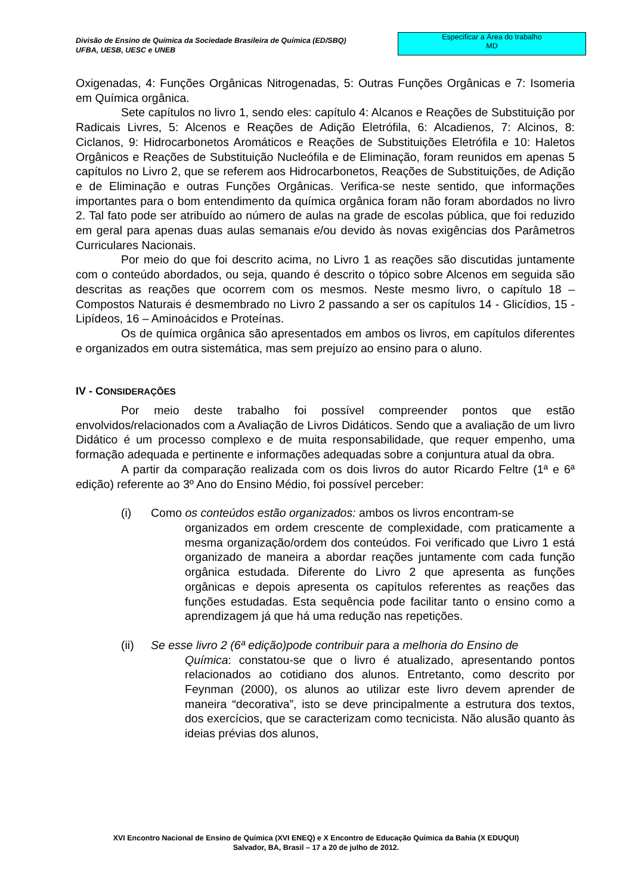Divisão de Ensino de Química da Sociedade Brasileira de Química (ED/SBQ)
UFBA, UESB, UESC e UNEB
Especificar a Área do trabalho
MD
Oxigenadas, 4: Funções Orgânicas Nitrogenadas, 5: Outras Funções Orgânicas e 7: Isomeria em Química orgânica.
Sete capítulos no livro 1, sendo eles: capítulo 4: Alcanos e Reações de Substituição por Radicais Livres, 5: Alcenos e Reações de Adição Eletrófila, 6: Alcadienos, 7: Alcinos, 8: Ciclanos, 9: Hidrocarbonetos Aromáticos e Reações de Substituições Eletrófila e 10: Haletos Orgânicos e Reações de Substituição Nucleófila e de Eliminação, foram reunidos em apenas 5 capítulos no Livro 2, que se referem aos Hidrocarbonetos, Reações de Substituições, de Adição e de Eliminação e outras Funções Orgânicas. Verifica-se neste sentido, que informações importantes para o bom entendimento da química orgânica foram não foram abordados no livro 2. Tal fato pode ser atribuído ao número de aulas na grade de escolas pública, que foi reduzido em geral para apenas duas aulas semanais e/ou devido às novas exigências dos Parâmetros Curriculares Nacionais.
Por meio do que foi descrito acima, no Livro 1 as reações são discutidas juntamente com o conteúdo abordados, ou seja, quando é descrito o tópico sobre Alcenos em seguida são descritas as reações que ocorrem com os mesmos. Neste mesmo livro, o capítulo 18 – Compostos Naturais é desmembrado no Livro 2 passando a ser os capítulos 14 - Glicídios, 15 - Lipídeos, 16 – Aminoácidos e Proteínas.
Os de química orgânica são apresentados em ambos os livros, em capítulos diferentes e organizados em outra sistemática, mas sem prejuízo ao ensino para o aluno.
IV - CONSIDERAÇÕES
Por meio deste trabalho foi possível compreender pontos que estão envolvidos/relacionados com a Avaliação de Livros Didáticos. Sendo que a avaliação de um livro Didático é um processo complexo e de muita responsabilidade, que requer empenho, uma formação adequada e pertinente e informações adequadas sobre a conjuntura atual da obra.
A partir da comparação realizada com os dois livros do autor Ricardo Feltre (1ª e 6ª edição) referente ao 3º Ano do Ensino Médio, foi possível perceber:
(i) Como os conteúdos estão organizados: ambos os livros encontram-se
organizados em ordem crescente de complexidade, com praticamente a mesma organização/ordem dos conteúdos. Foi verificado que Livro 1 está organizado de maneira a abordar reações juntamente com cada função orgânica estudada. Diferente do Livro 2 que apresenta as funções orgânicas e depois apresenta os capítulos referentes as reações das funções estudadas. Esta sequência pode facilitar tanto o ensino como a aprendizagem já que há uma redução nas repetições.
(ii) Se esse livro 2 (6ª edição)pode contribuir para a melhoria do Ensino de
Química: constatou-se que o livro é atualizado, apresentando pontos relacionados ao cotidiano dos alunos. Entretanto, como descrito por Feynman (2000), os alunos ao utilizar este livro devem aprender de maneira “decorativa”, isto se deve principalmente a estrutura dos textos, dos exercícios, que se caracterizam como tecnicista. Não alusão quanto às ideias prévias dos alunos,
XVI Encontro Nacional de Ensino de Química (XVI ENEQ) e X Encontro de Educação Química da Bahia (X EDUQUI)
Salvador, BA, Brasil – 17 a 20 de julho de 2012.